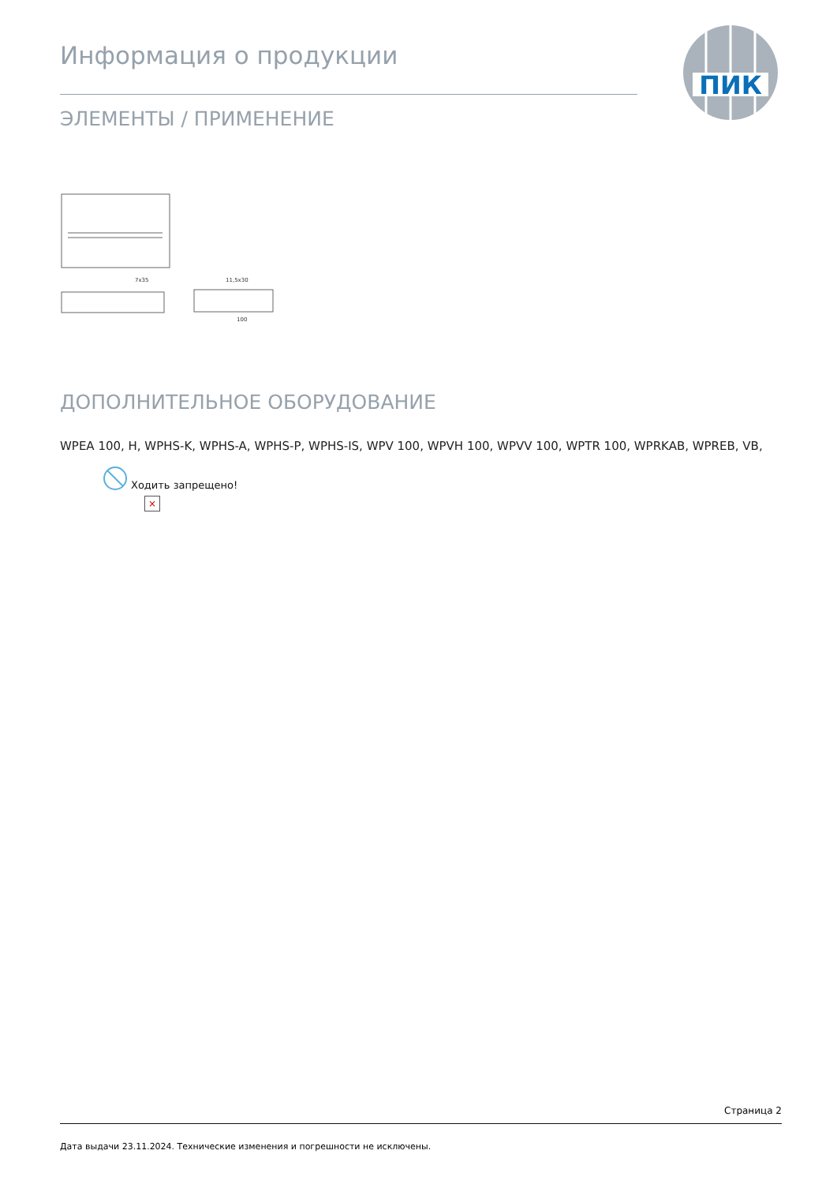Информация о продукции
ПИК
ЭЛЕМЕНТЫ / ПРИМЕНЕНИЕ
7x35
11,5x30
100
ДОПОЛНИТЕЛЬНОЕ ОБОРУДОВАНИЕ
WPEA 100, H, WPHS-K, WPHS-A, WPHS-P, WPHS-IS, WPV 100, WPVH 100, WPVV 100, WPTR 100, WPRKAB, WPREB, VB,
Ходить запрещено!
×
Страница 2
Дата выдачи 23.11.2024. Технические изменения и погрешности не исключены.